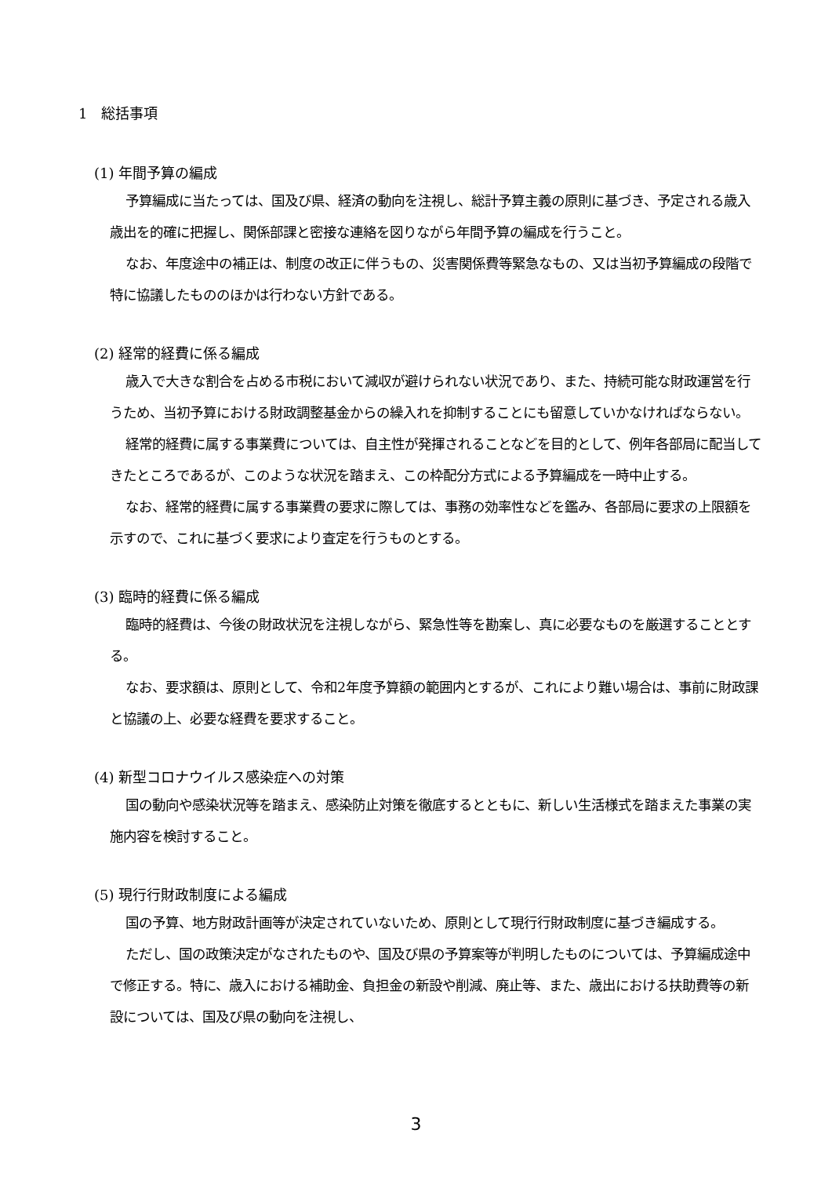1　総括事項
(1) 年間予算の編成
予算編成に当たっては、国及び県、経済の動向を注視し、総計予算主義の原則に基づき、予定される歳入歳出を的確に把握し、関係部課と密接な連絡を図りながら年間予算の編成を行うこと。
なお、年度途中の補正は、制度の改正に伴うもの、災害関係費等緊急なもの、又は当初予算編成の段階で特に協議したもののほかは行わない方針である。
(2) 経常的経費に係る編成
歳入で大きな割合を占める市税において減収が避けられない状況であり、また、持続可能な財政運営を行うため、当初予算における財政調整基金からの繰入れを抑制することにも留意していかなければならない。
経常的経費に属する事業費については、自主性が発揮されることなどを目的として、例年各部局に配当してきたところであるが、このような状況を踏まえ、この枠配分方式による予算編成を一時中止する。
なお、経常的経費に属する事業費の要求に際しては、事務の効率性などを鑑み、各部局に要求の上限額を示すので、これに基づく要求により査定を行うものとする。
(3) 臨時的経費に係る編成
臨時的経費は、今後の財政状況を注視しながら、緊急性等を勘案し、真に必要なものを厳選することとする。
なお、要求額は、原則として、令和2年度予算額の範囲内とするが、これにより難い場合は、事前に財政課と協議の上、必要な経費を要求すること。
(4) 新型コロナウイルス感染症への対策
国の動向や感染状況等を踏まえ、感染防止対策を徹底するとともに、新しい生活様式を踏まえた事業の実施内容を検討すること。
(5) 現行行財政制度による編成
国の予算、地方財政計画等が決定されていないため、原則として現行行財政制度に基づき編成する。
ただし、国の政策決定がなされたものや、国及び県の予算案等が判明したものについては、予算編成途中で修正する。特に、歳入における補助金、負担金の新設や削減、廃止等、また、歳出における扶助費等の新設については、国及び県の動向を注視し、
3